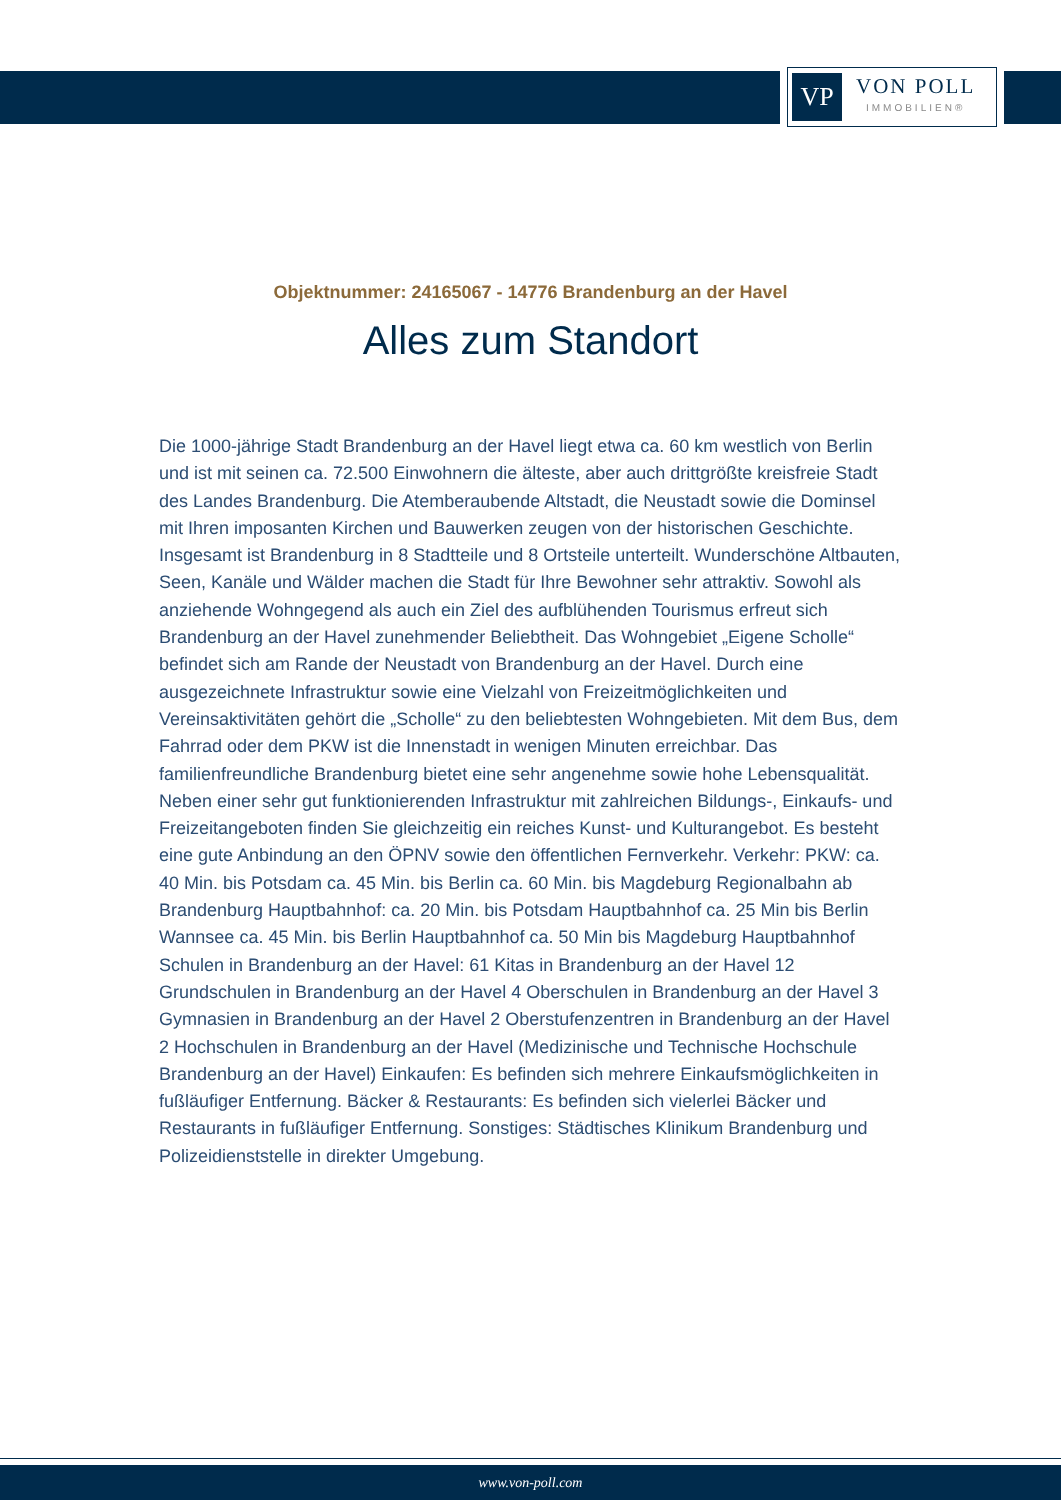VP
VON POLL
IMMOBILIEN®
Objektnummer: 24165067 - 14776 Brandenburg an der Havel
Alles zum Standort
Die 1000-jährige Stadt Brandenburg an der Havel liegt etwa ca. 60 km westlich von Berlin und ist mit seinen ca. 72.500 Einwohnern die älteste, aber auch drittgrößte kreisfreie Stadt des Landes Brandenburg. Die Atemberaubende Altstadt, die Neustadt sowie die Dominsel mit Ihren imposanten Kirchen und Bauwerken zeugen von der historischen Geschichte. Insgesamt ist Brandenburg in 8 Stadtteile und 8 Ortsteile unterteilt. Wunderschöne Altbauten, Seen, Kanäle und Wälder machen die Stadt für Ihre Bewohner sehr attraktiv. Sowohl als anziehende Wohngegend als auch ein Ziel des aufblühenden Tourismus erfreut sich Brandenburg an der Havel zunehmender Beliebtheit. Das Wohngebiet „Eigene Scholle“ befindet sich am Rande der Neustadt von Brandenburg an der Havel. Durch eine ausgezeichnete Infrastruktur sowie eine Vielzahl von Freizeitmöglichkeiten und Vereinsaktivitäten gehört die „Scholle“ zu den beliebtesten Wohngebieten. Mit dem Bus, dem Fahrrad oder dem PKW ist die Innenstadt in wenigen Minuten erreichbar. Das familienfreundliche Brandenburg bietet eine sehr angenehme sowie hohe Lebensqualität. Neben einer sehr gut funktionierenden Infrastruktur mit zahlreichen Bildungs-, Einkaufs- und Freizeitangeboten finden Sie gleichzeitig ein reiches Kunst- und Kulturangebot. Es besteht eine gute Anbindung an den ÖPNV sowie den öffentlichen Fernverkehr. Verkehr: PKW: ca. 40 Min. bis Potsdam ca. 45 Min. bis Berlin ca. 60 Min. bis Magdeburg Regionalbahn ab Brandenburg Hauptbahnhof: ca. 20 Min. bis Potsdam Hauptbahnhof ca. 25 Min bis Berlin Wannsee ca. 45 Min. bis Berlin Hauptbahnhof ca. 50 Min bis Magdeburg Hauptbahnhof Schulen in Brandenburg an der Havel: 61 Kitas in Brandenburg an der Havel 12 Grundschulen in Brandenburg an der Havel 4 Oberschulen in Brandenburg an der Havel 3 Gymnasien in Brandenburg an der Havel 2 Oberstufenzentren in Brandenburg an der Havel 2 Hochschulen in Brandenburg an der Havel (Medizinische und Technische Hochschule Brandenburg an der Havel) Einkaufen: Es befinden sich mehrere Einkaufsmöglichkeiten in fußläufiger Entfernung. Bäcker & Restaurants: Es befinden sich vielerlei Bäcker und Restaurants in fußläufiger Entfernung. Sonstiges: Städtisches Klinikum Brandenburg und Polizeidienststelle in direkter Umgebung.
www.von-poll.com